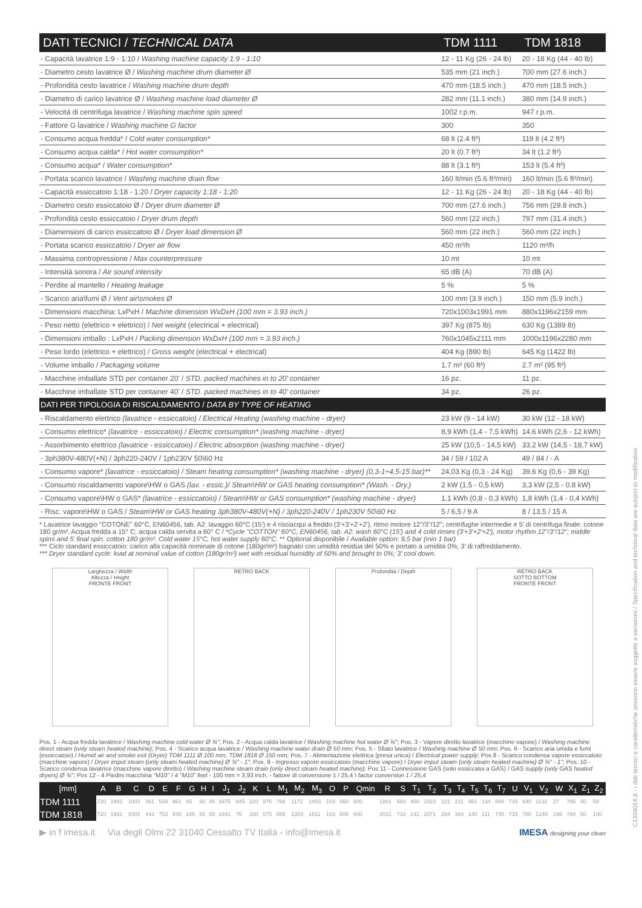| DATI TECNICI / TECHNICAL DATA | TDM 1111 | TDM 1818 |
| --- | --- | --- |
| - Capacità lavatrice 1:9 - 1:10 / Washing machine capacity 1:9 - 1:10 | 12 - 11 Kg (26 - 24 lb) | 20 - 18 Kg (44 - 40 lb) |
| - Diametro cesto lavatrice Ø / Washing machine drum diameter Ø | 535 mm (21 inch.) | 700 mm (27.6 inch.) |
| - Profondità cesto lavatrice / Washing machine drum depth | 470 mm (18.5 inch.) | 470 mm (18.5 inch.) |
| - Diametro di carico lavatrice Ø / Washing machine load diameter Ø | 282 mm (11.1 inch.) | 380 mm (14.9 inch.) |
| - Velocità di centrifuga lavatrice / Washing machine spin speed | 1002 r.p.m. | 947 r.p.m. |
| - Fattore G lavatrice / Washing machine G factor | 300 | 350 |
| - Consumo acqua fredda* / Cold water consumption* | 68 lt (2.4 ft³) | 119 lt (4.2 ft³) |
| - Consumo acqua calda* / Hot water consumption* | 20 lt (0.7 ft³) | 34 lt (1.2 ft³) |
| - Consumo acqua* / Water consumption* | 88 lt (3.1 ft³) | 153 lt (5.4 ft³) |
| - Portata scarico lavatrice / Washing machine drain flow | 160 lt/min (5.6 ft³/min) | 160 lt/min (5.6 ft³/min) |
| - Capacità essiccatoio 1:18 - 1:20 / Dryer capacity 1:18 - 1:20 | 12 - 11 Kg (26 - 24 lb) | 20 - 18 Kg (44 - 40 lb) |
| - Diametro cesto essiccatoio Ø / Dryer drum diameter Ø | 700 mm (27.6 inch.) | 756 mm (29.8 inch.) |
| - Profondità cesto essiccatoio / Dryer drum depth | 560 mm (22 inch.) | 797 mm (31.4 inch.) |
| - Diamensioni di carico essiccatoio Ø / Dryer load dimension Ø | 560 mm (22 inch.) | 560 mm (22 inch.) |
| - Portata scarico essiccatoio / Dryer air flow | 450 m³/h | 1120 m³/h |
| - Massima contropressione / Max counterpressure | 10 mt | 10 mt |
| - Intensità sonora / Air sound intensity | 65 dB (A) | 70 dB (A) |
| - Perdite al mantello / Heating leakage | 5 % | 5 % |
| - Scarico aria\fumi Ø / Vent air\smokes Ø | 100 mm (3.9 inch.) | 150 mm (5.9 inch.) |
| - Dimensioni macchina: LxPxH / Machine dimension WxDxH (100 mm = 3.93 inch.) | 720x1003x1991 mm | 880x1196x2159 mm |
| - Peso netto (elettrico + elettrico) / Net weight (electrical + electrical) | 397 Kg (875 lb) | 630 Kg (1389 lb) |
| - Dimensioni imballo : LxPxH / Packing dimension WxDxH (100 mm = 3.93 inch.) | 760x1045x2111 mm | 1000x1196x2280 mm |
| - Peso lordo (elettrico + elettrico) / Gross weight (electrical + electrical) | 404 Kg (890 lb) | 645 Kg (1422 lb) |
| - Volume imballo / Packaging volume | 1.7 m³ (60 ft³) | 2.7 m³ (95 ft³) |
| - Macchine imballate STD per container 20' / STD. packed machines in to 20' container | 16 pz. | 11 pz. |
| - Macchine imballate STD per container 40' / STD. packed machines in to 40' container | 34 pz. | 26 pz. |
| DATI PER TIPOLOGIA DI RISCALDAMENTO / DATA BY TYPE OF HEATING | | |
| - Riscaldamento elettrico (lavatrice - essiccatoio) / Electrical Heating (washing machine - dryer) | 23 kW (9 - 14 kW) | 30 kW (12 - 18 kW) |
| - Consumo elettrico* (lavatrice - essiccatoio) / Electric consumption* (washing machine - dryer) | 8,9 kWh (1,4 - 7,5 kWh) | 14,6 kWh (2,6 - 12 kWh) |
| - Assorbimento elettrico (lavatrice - essiccatoio) / Electric absorption (washing machine - dryer) | 25 kW (10,5 - 14,5 kW) | 33,2 kW (14,5 - 18,7 kW) |
| - 3ph380V-480V(+N) / 3ph220-240V / 1ph230V 50\60 Hz | 34 / 59 / 102 A | 49 / 84 / - A |
| - Consumo vapore* (lavatrice - essiccatoio) / Steam heating consumption* (washing machine - dryer) (0,3-1÷4,5-15 bar)** | 24,03 Kg (0,3 - 24 Kg) | 39,6 Kg (0,6 - 39 Kg) |
| - Consumo riscaldamento vapore\HW o GAS (lav. - essic.)/ Steam\HW or GAS heating consumption* (Wash. - Dry.) | 2 kW (1,5 - 0,5 kW) | 3,3 kW (2,5 - 0,8 kW) |
| - Consumo vapore\HW o GAS* (lavatrice - essiccatoio) / Steam\HW or GAS consumption* (washing machine - dryer) | 1,1 kWh (0,8 - 0,3 kWh) | 1,8 kWh (1,4 - 0,4 kWh) |
| - Risc. vapore\HW o GAS / Steam\HW or GAS heating 3ph380V-480V(+N) / 3ph220-240V / 1ph230V 50\60 Hz | 5 / 6,5 / 9 A | 8 / 13,5 / 15 A |
* Lavatrice lavaggio "COTONE" 60°C, EN60456, tab. A2: lavaggio 60°C (15') e 4 risciacqui a freddo (3'+3'+2'+2'), ritmo motore 12"/3"/12"; centrifughe intermedie e 5' di centrifuga finale: cotone 180 gr/m². Acqua fredda a 15° C; acqua calda servita a 60° C / *Cycle "COTTON" 60°C, EN60456, tab. A2: wash 60°C (15') and 4 cold rinses (3'+3'+2'+2'), motor rhythm 12"/3"/12"; middle spins and 5' final spin: cotton 180 gr/m². Cold water 15°C, hot water supply 60°C. ** Optional disponibile / Available option: 9,5 bar (min 1 bar)
*** Ciclo standard essiccatoio: carico alla capacità nominale di cotone (180gr/m²) bagnato con umidità residua del 50% e portato a umidità 0%; 3' di raffreddamento.
*** Dryer standard cycle: load at nominal value of cotton (180gr/m²) wet with residual humidity of 50% and brought to 0%; 3' cool down.
Larghezza / Width
Altezza / Height
FRONTE FRONT
RETRO BACK Profondità / Depth
RETRO BACK
SOTTO BOTTOM
FRONTE FRONT
Pos. 1 - Acqua fredda lavatrice / Washing machine cold water Ø ¾"; Pos. 2 - Acqua calda lavatrice / Washing machine hot water Ø ¾"; Pos. 3 - Vapore diretto lavatrice (macchine vapore) / Washing machine direct steam (only steam heated machine); Pos. 4 - Scarico acqua lavatrice / Washing machine water drain Ø 50 mm; Pos. 5 - Sfiato lavatrice / Washing machine Ø 50 mm; Pos. 6 - Scarico aria umida e fumi (essiccatoio) / Humid air and smoke exit (Dryer) TDM 1111 Ø 100 mm, TDM 1818 Ø 150 mm; Pos. 7 - Alimentazione elettrica (presa unica) / Electrical power supply; Pos 8 - Scarico condensa vapore essiccatoio (macchine vapore) / Dryer imput steam (only steam heated machine) Ø ¾" - 1"; Pos. 9 - Ingresso vapore essiccatoio (macchine vapore) / Dryer imput steam (only steam heated machine) Ø ¾" - 1"; Pos. 10 - Scarico condensa lavatrice (macchine vapore diretto) / Washing machine steam drain (only direct steam heated machine); Pos 11 - Connessione GAS (solo essiccatoi a GAS) / GAS supply (only GAS heated dryers) Ø ¾"; Pos 12 - 4 Piedini macchina "M10" / 4 "M10" feet - 100 mm = 3.93 inch. - fattore di conversione 1 / 25,4 \ factor conversion 1 / 25,4
| [mm] | A | B | C | D | E | F | G | H | I | J<sub>1</sub> | J<sub>2</sub> | K | L | M<sub>1</sub> | M<sub>2</sub> | M<sub>3</sub> | O | P | Qmin | R | S | T<sub>1</sub> | T<sub>2</sub> | T<sub>3</sub> | T<sub>4</sub> | T<sub>5</sub> | T<sub>6</sub> | T<sub>7</sub> | U | V<sub>1</sub> | V<sub>2</sub> | W | X<sub>1</sub> | Z<sub>1</sub> | Z<sub>2</sub> |
| --- | --- | --- | --- | --- | --- | --- | --- | --- | --- | --- | --- | --- | --- | --- | --- | --- | --- | --- | --- | --- | --- | --- | --- | --- | --- | --- | --- | --- | --- | --- | --- | --- | --- | --- | --- |
| TDM 1111 | 720 | 1991 | 1003 | 361 | 534 | 961 | 45 | 60 | 45 | 1675 | 645 | 220 | 876 | 766 | 1172 | 1483 | 103 | 560 | 600 | 1881 | 583 | 460 | 1923 | 121 | 211 | 461 | 134 | 846 | 715 | 640 | 1132 | 27 | 795 | 40 | 59 |
| TDM 1818 | 720 | 1991 | 1003 | 443 | 753 | 830 | 145 | 65 | 65 | 1841 | 76 | 330 | 575 | 665 | 1303 | 1611 | 103 | 608 | 600 | 2031 | 718 | 142 | 2071 | 294 | 384 | 140 | 111 | 745 | 715 | 780 | 1248 | 195 | 784 | 50 | 100 |
▶ in f imesa.it Via degli Olmi 22 31040 Cessalto TV Italia - info@imesa.it IMESA designing your clean
C130401X.8 - i dati tecnici e caratteristiche possono essere soggette a variazioni / Specification and technical data are subject to modification